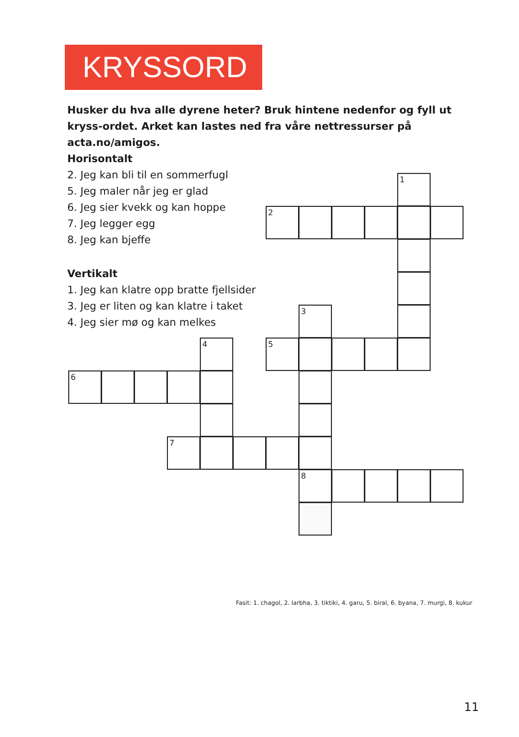KRYSSORD
Husker du hva alle dyrene heter? Bruk hintene nedenfor og fyll ut kryss-ordet. Arket kan lastes ned fra våre nettressurser på acta.no/amigos.
Horisontalt
2. Jeg kan bli til en sommerfugl
5. Jeg maler når jeg er glad
6. Jeg sier kvekk og kan hoppe
7. Jeg legger egg
8. Jeg kan bjeffe
Vertikalt
1. Jeg kan klatre opp bratte fjellsider
3. Jeg er liten og kan klatre i taket
4. Jeg sier mø og kan melkes
1
2
3
4
5
6
7
8
Fasit: 1. chagol, 2. larbha, 3. tiktiki, 4. garu, 5. biral, 6. byana, 7. murgi, 8. kukur
11